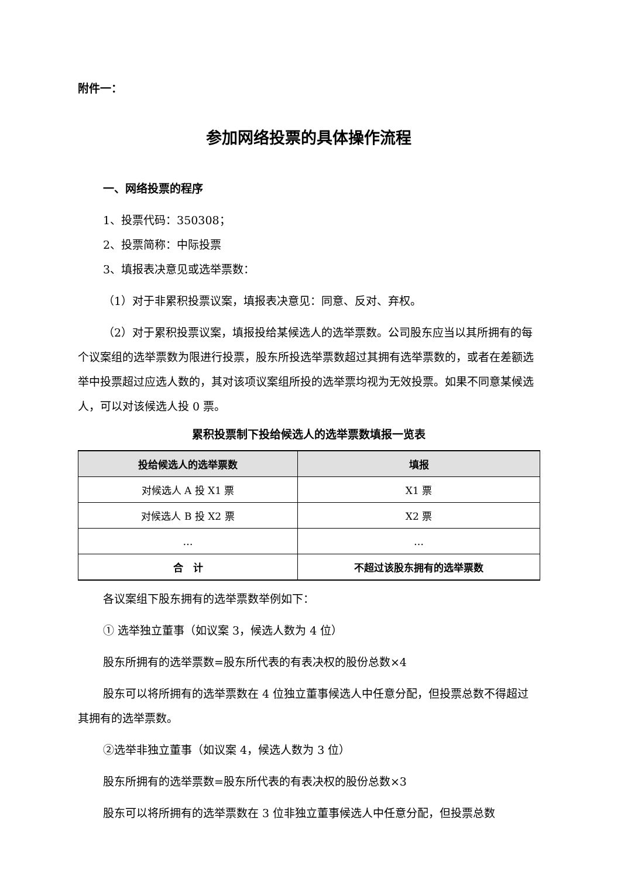附件一：
参加网络投票的具体操作流程
一、网络投票的程序
1、投票代码：350308；
2、投票简称：中际投票
3、填报表决意见或选举票数：
（1）对于非累积投票议案，填报表决意见：同意、反对、弃权。
（2）对于累积投票议案，填报投给某候选人的选举票数。公司股东应当以其所拥有的每个议案组的选举票数为限进行投票，股东所投选举票数超过其拥有选举票数的，或者在差额选举中投票超过应选人数的，其对该项议案组所投的选举票均视为无效投票。如果不同意某候选人，可以对该候选人投 0 票。
累积投票制下投给候选人的选举票数填报一览表
| 投给候选人的选举票数 | 填报 |
| --- | --- |
| 对候选人 A 投 X1 票 | X1 票 |
| 对候选人 B 投 X2 票 | X2 票 |
| … | … |
| 合 计 | 不超过该股东拥有的选举票数 |
各议案组下股东拥有的选举票数举例如下：
① 选举独立董事（如议案 3，候选人数为 4 位）
股东所拥有的选举票数=股东所代表的有表决权的股份总数×4
股东可以将所拥有的选举票数在 4 位独立董事候选人中任意分配，但投票总数不得超过其拥有的选举票数。
②选举非独立董事（如议案 4，候选人数为 3 位）
股东所拥有的选举票数=股东所代表的有表决权的股份总数×3
股东可以将所拥有的选举票数在 3 位非独立董事候选人中任意分配，但投票总数